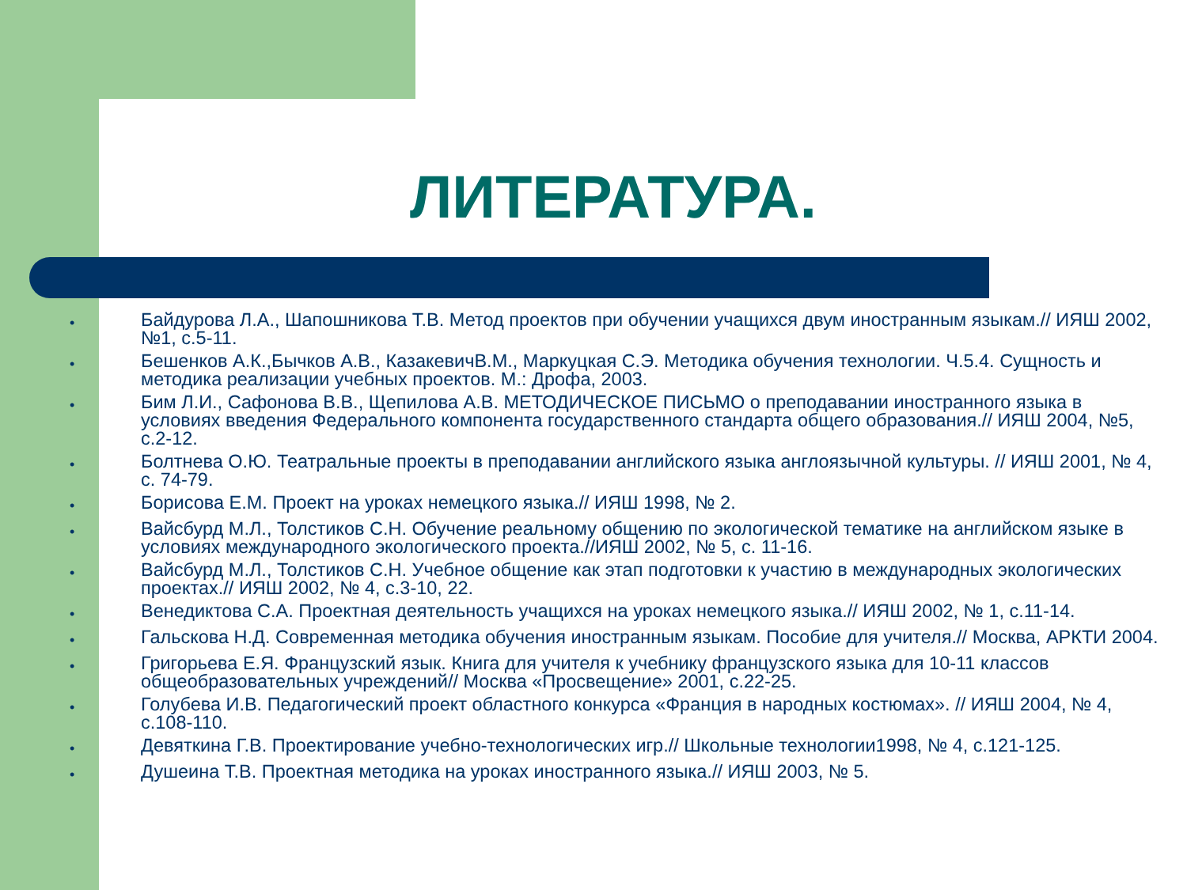ЛИТЕРАТУРА.
• Байдурова Л.А., Шапошникова Т.В. Метод проектов при обучении учащихся двум иностранным языкам.// ИЯШ 2002, №1, с.5-11.
• Бешенков А.К.,Бычков А.В., КазакевичВ.М., Маркуцкая С.Э. Методика обучения технологии. Ч.5.4. Сущность и методика реализации учебных проектов. М.: Дрофа, 2003.
• Бим Л.И., Сафонова В.В., Щепилова А.В. МЕТОДИЧЕСКОЕ ПИСЬМО о преподавании иностранного языка в условиях введения Федерального компонента государственного стандарта общего образования.// ИЯШ 2004, №5, с.2-12.
• Болтнева О.Ю. Театральные проекты в преподавании английского языка англоязычной культуры. // ИЯШ 2001, № 4, с. 74-79.
• Борисова Е.М. Проект на уроках немецкого языка.// ИЯШ 1998, № 2.
• Вайсбурд М.Л., Толстиков С.Н. Обучение реальному общению по экологической тематике на английском языке в условиях международного экологического проекта.//ИЯШ 2002, № 5, с. 11-16.
• Вайсбурд М.Л., Толстиков С.Н. Учебное общение как этап подготовки к участию в международных экологических проектах.// ИЯШ 2002, № 4, с.3-10, 22.
• Венедиктова С.А. Проектная деятельность учащихся на уроках немецкого языка.// ИЯШ 2002, № 1, с.11-14.
• Гальскова Н.Д. Современная методика обучения иностранным языкам. Пособие для учителя.// Москва, АРКТИ 2004.
• Григорьева Е.Я. Французский язык. Книга для учителя к учебнику французского языка для 10-11 классов общеобразовательных учреждений// Москва «Просвещение» 2001, с.22-25.
• Голубева И.В. Педагогический проект областного конкурса «Франция в народных костюмах». // ИЯШ 2004, № 4, с.108-110.
• Девяткина Г.В. Проектирование учебно-технологических игр.// Школьные технологии1998, № 4, с.121-125.
• Душеина Т.В. Проектная методика на уроках иностранного языка.// ИЯШ 2003, № 5.